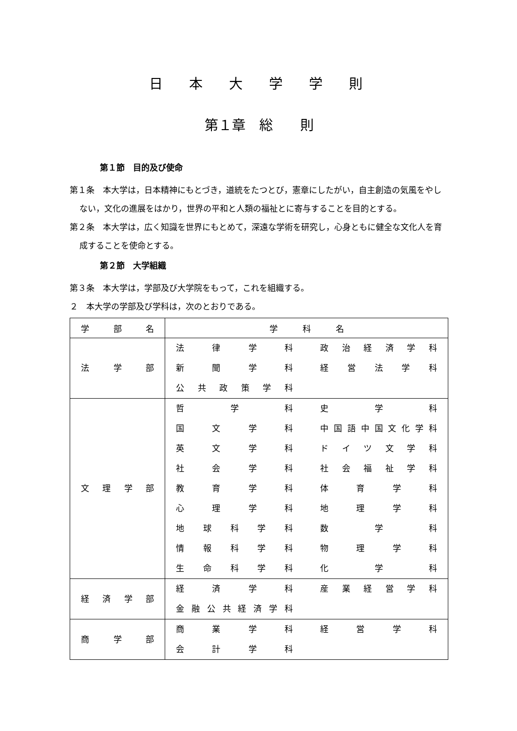日本大学学則
第１章　総　　則
第１節　目的及び使命
第１条　本大学は，日本精神にもとづき，道統をたつとび，憲章にしたがい，自主創造の気風をやしない，文化の進展をはかり，世界の平和と人類の福祉とに寄与することを目的とする。
第２条　本大学は，広く知識を世界にもとめて，深遠な学術を研究し，心身ともに健全な文化人を育成することを使命とする。
第２節　大学組織
第３条　本大学は，学部及び大学院をもって，これを組織する。
２　本大学の学部及び学科は，次のとおりである。
| 学 部 名 | 学 科 名 |
| --- | --- |
| 法 学 部 | 法 律 学 科 政 治 経 済 学 科 新 聞 学 科 経 営 法 学 科 公 共 政 策 学 科 |
| 文 理 学 部 | 哲 学 科 史 学 科 国 文 学 科 中 国 語 中 国 文 化 学 科 英 文 学 科 ド イ ツ 文 学 科 社 会 学 科 社 会 福 祉 学 科 教 育 学 科 体 育 学 科 心 理 学 科 地 理 学 科 地 球 科 学 科 数 学 科 情 報 科 学 科 物 理 学 科 生 命 科 学 科 化 学 科 |
| 経 済 学 部 | 経 済 学 科 産 業 経 営 学 科 金 融 公 共 経 済 学 科 |
| 商 学 部 | 商 業 学 科 経 営 学 科 会 計 学 科 |